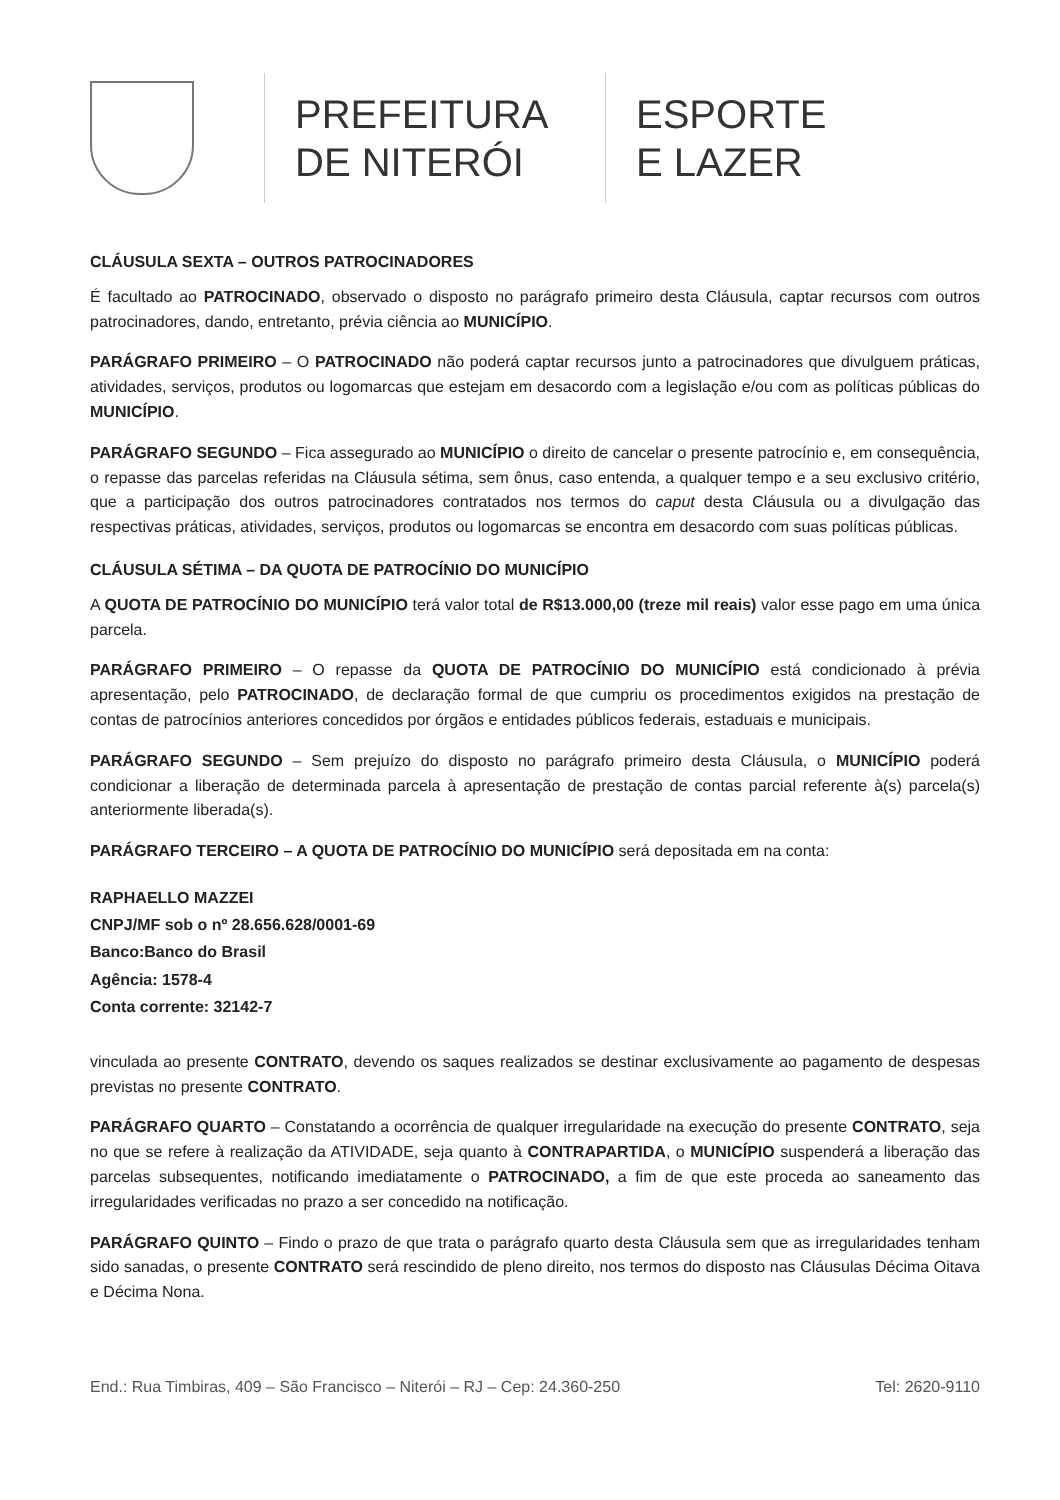PREFEITURA
DE NITERÓI
ESPORTE
E LAZER
CLÁUSULA SEXTA – OUTROS PATROCINADORES
É facultado ao PATROCINADO, observado o disposto no parágrafo primeiro desta Cláusula, captar recursos com outros patrocinadores, dando, entretanto, prévia ciência ao MUNICÍPIO.
PARÁGRAFO PRIMEIRO – O PATROCINADO não poderá captar recursos junto a patrocinadores que divulguem práticas, atividades, serviços, produtos ou logomarcas que estejam em desacordo com a legislação e/ou com as políticas públicas do MUNICÍPIO.
PARÁGRAFO SEGUNDO – Fica assegurado ao MUNICÍPIO o direito de cancelar o presente patrocínio e, em consequência, o repasse das parcelas referidas na Cláusula sétima, sem ônus, caso entenda, a qualquer tempo e a seu exclusivo critério, que a participação dos outros patrocinadores contratados nos termos do caput desta Cláusula ou a divulgação das respectivas práticas, atividades, serviços, produtos ou logomarcas se encontra em desacordo com suas políticas públicas.
CLÁUSULA SÉTIMA – DA QUOTA DE PATROCÍNIO DO MUNICÍPIO
A QUOTA DE PATROCÍNIO DO MUNICÍPIO terá valor total de R$13.000,00 (treze mil reais) valor esse pago em uma única parcela.
PARÁGRAFO PRIMEIRO – O repasse da QUOTA DE PATROCÍNIO DO MUNICÍPIO está condicionado à prévia apresentação, pelo PATROCINADO, de declaração formal de que cumpriu os procedimentos exigidos na prestação de contas de patrocínios anteriores concedidos por órgãos e entidades públicos federais, estaduais e municipais.
PARÁGRAFO SEGUNDO – Sem prejuízo do disposto no parágrafo primeiro desta Cláusula, o MUNICÍPIO poderá condicionar a liberação de determinada parcela à apresentação de prestação de contas parcial referente à(s) parcela(s) anteriormente liberada(s).
PARÁGRAFO TERCEIRO – A QUOTA DE PATROCÍNIO DO MUNICÍPIO será depositada em na conta:
RAPHAELLO MAZZEI
CNPJ/MF sob o nº 28.656.628/0001-69
Banco:Banco do Brasil
Agência: 1578-4
Conta corrente: 32142-7
vinculada ao presente CONTRATO, devendo os saques realizados se destinar exclusivamente ao pagamento de despesas previstas no presente CONTRATO.
PARÁGRAFO QUARTO – Constatando a ocorrência de qualquer irregularidade na execução do presente CONTRATO, seja no que se refere à realização da ATIVIDADE, seja quanto à CONTRAPARTIDA, o MUNICÍPIO suspenderá a liberação das parcelas subsequentes, notificando imediatamente o PATROCINADO, a fim de que este proceda ao saneamento das irregularidades verificadas no prazo a ser concedido na notificação.
PARÁGRAFO QUINTO – Findo o prazo de que trata o parágrafo quarto desta Cláusula sem que as irregularidades tenham sido sanadas, o presente CONTRATO será rescindido de pleno direito, nos termos do disposto nas Cláusulas Décima Oitava e Décima Nona.
End.: Rua Timbiras, 409 – São Francisco – Niterói – RJ – Cep: 24.360-250 Tel: 2620-9110